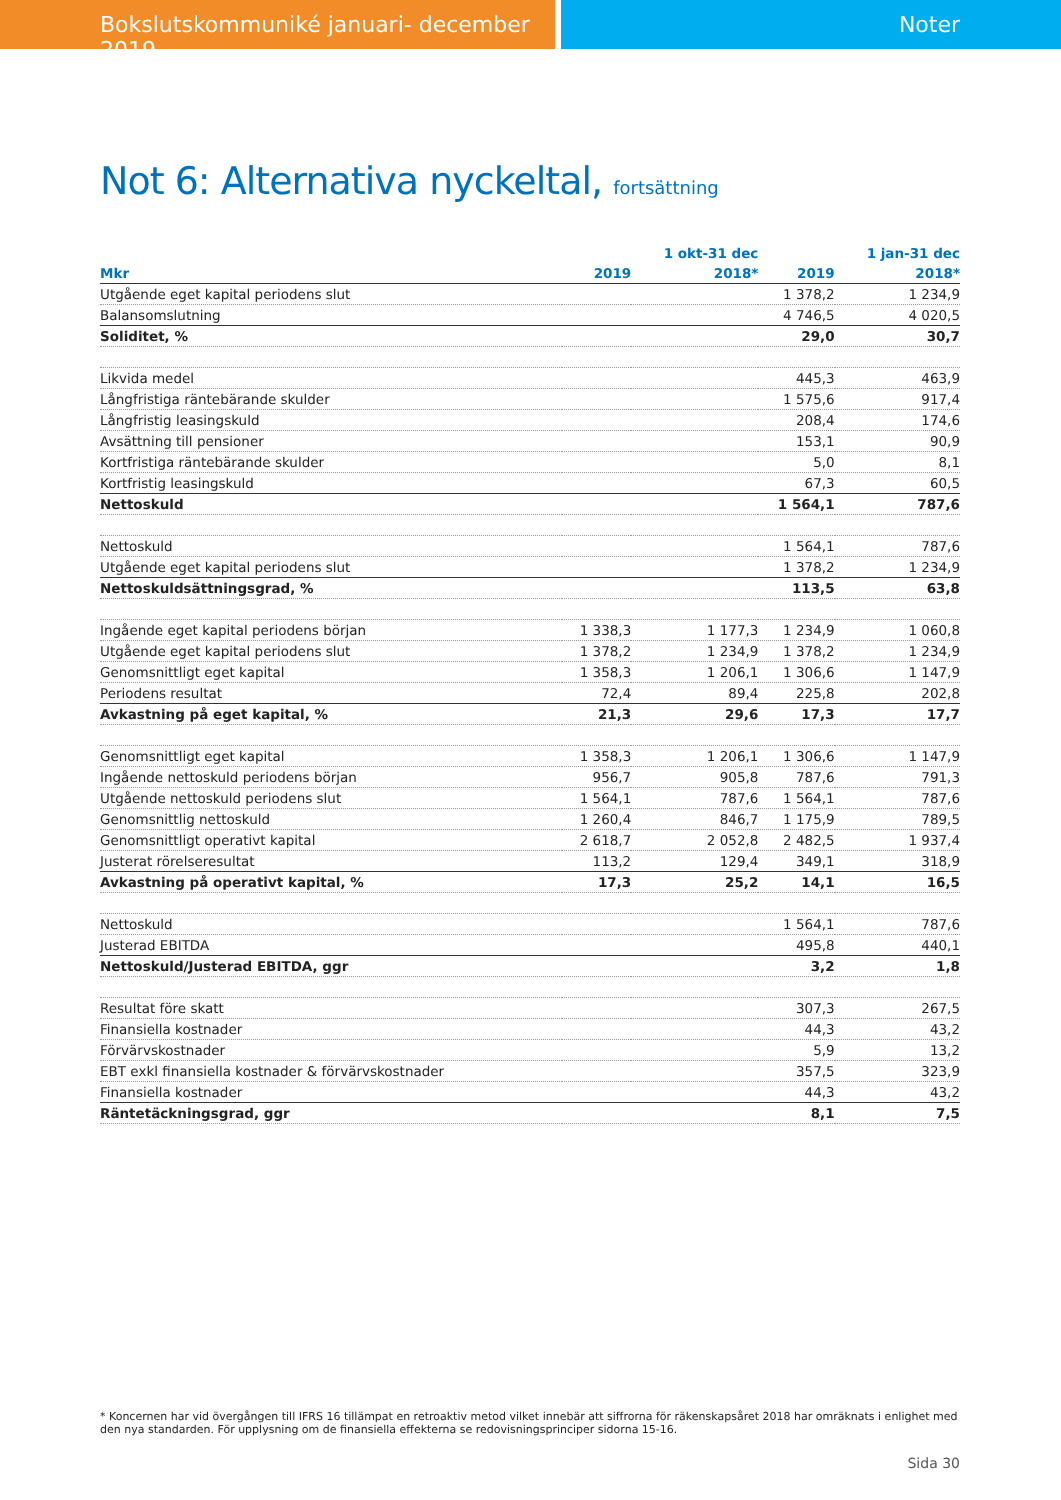Bokslutskommuniké januari- december 2019 Noter
Not 6: Alternativa nyckeltal, fortsättning
| | | 1 okt-31 dec | | 1 jan-31 dec |
| --- | --- | --- | --- | --- |
| Mkr | 2019 | 2018* | 2019 | 2018* |
| Utgående eget kapital periodens slut | | | 1 378,2 | 1 234,9 |
| Balansomslutning | | | 4 746,5 | 4 020,5 |
| Soliditet, % | | | 29,0 | 30,7 |
| Likvida medel | | | 445,3 | 463,9 |
| Långfristiga räntebärande skulder | | | 1 575,6 | 917,4 |
| Långfristig leasingskuld | | | 208,4 | 174,6 |
| Avsättning till pensioner | | | 153,1 | 90,9 |
| Kortfristiga räntebärande skulder | | | 5,0 | 8,1 |
| Kortfristig leasingskuld | | | 67,3 | 60,5 |
| Nettoskuld | | | 1 564,1 | 787,6 |
| Nettoskuld | | | 1 564,1 | 787,6 |
| Utgående eget kapital periodens slut | | | 1 378,2 | 1 234,9 |
| Nettoskuldsättningsgrad, % | | | 113,5 | 63,8 |
| Ingående eget kapital periodens början | 1 338,3 | 1 177,3 | 1 234,9 | 1 060,8 |
| Utgående eget kapital periodens slut | 1 378,2 | 1 234,9 | 1 378,2 | 1 234,9 |
| Genomsnittligt eget kapital | 1 358,3 | 1 206,1 | 1 306,6 | 1 147,9 |
| Periodens resultat | 72,4 | 89,4 | 225,8 | 202,8 |
| Avkastning på eget kapital, % | 21,3 | 29,6 | 17,3 | 17,7 |
| Genomsnittligt eget kapital | 1 358,3 | 1 206,1 | 1 306,6 | 1 147,9 |
| Ingående nettoskuld periodens början | 956,7 | 905,8 | 787,6 | 791,3 |
| Utgående nettoskuld periodens slut | 1 564,1 | 787,6 | 1 564,1 | 787,6 |
| Genomsnittlig nettoskuld | 1 260,4 | 846,7 | 1 175,9 | 789,5 |
| Genomsnittligt operativt kapital | 2 618,7 | 2 052,8 | 2 482,5 | 1 937,4 |
| Justerat rörelseresultat | 113,2 | 129,4 | 349,1 | 318,9 |
| Avkastning på operativt kapital, % | 17,3 | 25,2 | 14,1 | 16,5 |
| Nettoskuld | | | 1 564,1 | 787,6 |
| Justerad EBITDA | | | 495,8 | 440,1 |
| Nettoskuld/Justerad EBITDA, ggr | | | 3,2 | 1,8 |
| Resultat före skatt | | | 307,3 | 267,5 |
| Finansiella kostnader | | | 44,3 | 43,2 |
| Förvärvskostnader | | | 5,9 | 13,2 |
| EBT exkl finansiella kostnader & förvärvskostnader | | | 357,5 | 323,9 |
| Finansiella kostnader | | | 44,3 | 43,2 |
| Räntetäckningsgrad, ggr | | | 8,1 | 7,5 |
* Koncernen har vid övergången till IFRS 16 tillämpat en retroaktiv metod vilket innebär att siffrorna för räkenskapsåret 2018 har omräknats i enlighet med den nya standarden. För upplysning om de finansiella effekterna se redovisningsprinciper sidorna 15-16.
Sida 30